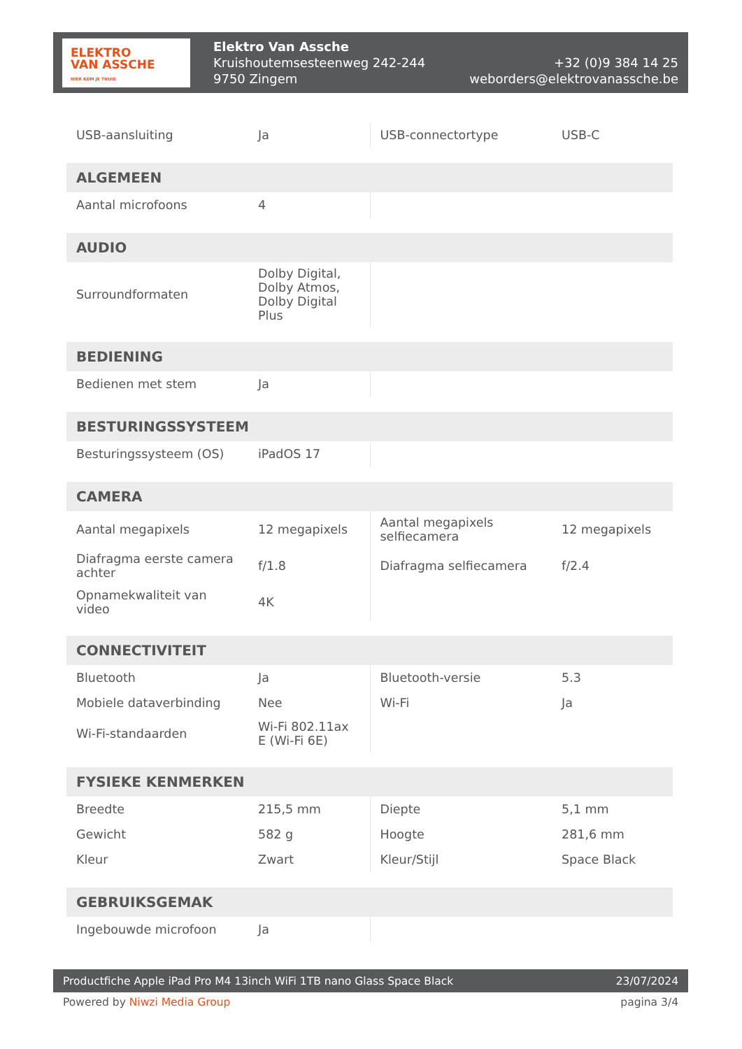ELEKTRO
VAN ASSCHE
HIER KOM JE THUIS
Elektro Van Assche
Kruishoutemsesteenweg 242-244
9750 Zingem
+32 (0)9 384 14 25
weborders@elektrovanassche.be
| USB-aansluiting | Ja | USB-connectortype | USB-C |
| ALGEMEEN | | | |
| --- | --- | --- | --- |
| Aantal microfoons | 4 | | |
| AUDIO | | | |
| --- | --- | --- | --- |
| Surroundformaten | Dolby Digital, Dolby Atmos, Dolby Digital Plus | | |
| BEDIENING | | | |
| --- | --- | --- | --- |
| Bedienen met stem | Ja | | |
| BESTURINGSSYSTEEM | | | |
| --- | --- | --- | --- |
| Besturingssysteem (OS) | iPadOS 17 | | |
| CAMERA | | | |
| --- | --- | --- | --- |
| Aantal megapixels | 12 megapixels | Aantal megapixels selfiecamera | 12 megapixels |
| Diafragma eerste camera achter | f/1.8 | Diafragma selfiecamera | f/2.4 |
| Opnamekwaliteit van video | 4K | | |
| CONNECTIVITEIT | | | |
| --- | --- | --- | --- |
| Bluetooth | Ja | Bluetooth-versie | 5.3 |
| Mobiele dataverbinding | Nee | Wi-Fi | Ja |
| Wi-Fi-standaarden | Wi-Fi 802.11ax E (Wi-Fi 6E) | | |
| FYSIEKE KENMERKEN | | | |
| --- | --- | --- | --- |
| Breedte | 215,5 mm | Diepte | 5,1 mm |
| Gewicht | 582 g | Hoogte | 281,6 mm |
| Kleur | Zwart | Kleur/Stijl | Space Black |
| GEBRUIKSGEMAK | | | |
| --- | --- | --- | --- |
| Ingebouwde microfoon | Ja | | |
Productfiche Apple iPad Pro M4 13inch WiFi 1TB nano Glass Space Black 23/07/2024
Powered by Niwzi Media Group pagina 3/4